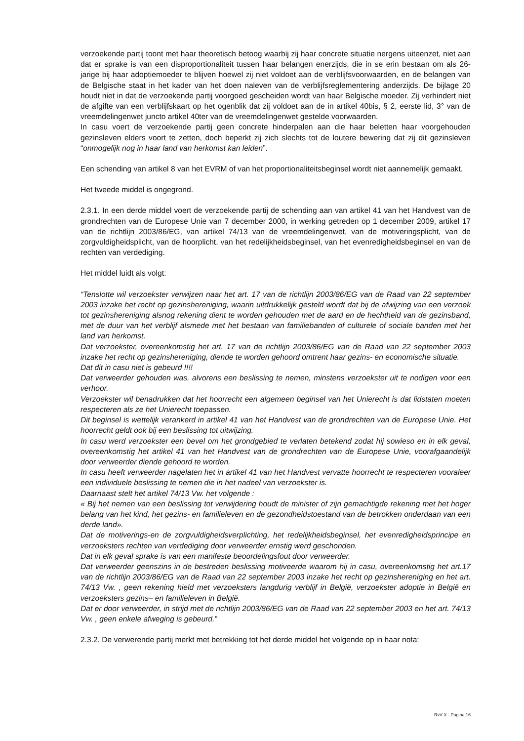verzoekende partij toont met haar theoretisch betoog waarbij zij haar concrete situatie nergens uiteenzet, niet aan dat er sprake is van een disproportionaliteit tussen haar belangen enerzijds, die in se erin bestaan om als 26-jarige bij haar adoptiemoeder te blijven hoewel zij niet voldoet aan de verblijfsvoorwaarden, en de belangen van de Belgische staat in het kader van het doen naleven van de verblijfsreglementering anderzijds. De bijlage 20 houdt niet in dat de verzoekende partij voorgoed gescheiden wordt van haar Belgische moeder. Zij verhindert niet de afgifte van een verblijfskaart op het ogenblik dat zij voldoet aan de in artikel 40bis, § 2, eerste lid, 3° van de vreemdelingenwet juncto artikel 40ter van de vreemdelingenwet gestelde voorwaarden.
In casu voert de verzoekende partij geen concrete hinderpalen aan die haar beletten haar voorgehouden gezinsleven elders voort te zetten, doch beperkt zij zich slechts tot de loutere bewering dat zij dit gezinsleven “onmogelijk nog in haar land van herkomst kan leiden”.
Een schending van artikel 8 van het EVRM of van het proportionaliteitsbeginsel wordt niet aannemelijk gemaakt.
Het tweede middel is ongegrond.
2.3.1. In een derde middel voert de verzoekende partij de schending aan van artikel 41 van het Handvest van de grondrechten van de Europese Unie van 7 december 2000, in werking getreden op 1 december 2009, artikel 17 van de richtlijn 2003/86/EG, van artikel 74/13 van de vreemdelingenwet, van de motiveringsplicht, van de zorgvuldigheidsplicht, van de hoorplicht, van het redelijkheidsbeginsel, van het evenredigheidsbeginsel en van de rechten van verdediging.
Het middel luidt als volgt:
“Tenslotte wil verzoekster verwijzen naar het art. 17 van de richtlijn 2003/86/EG van de Raad van 22 september 2003 inzake het recht op gezinshereniging, waarin uitdrukkelijk gesteld wordt dat bij de afwijzing van een verzoek tot gezinshereniging alsnog rekening dient te worden gehouden met de aard en de hechtheid van de gezinsband, met de duur van het verblijf alsmede met het bestaan van familiebanden of culturele of sociale banden met het land van herkomst.
Dat verzoekster, overeenkomstig het art. 17 van de richtlijn 2003/86/EG van de Raad van 22 september 2003 inzake het recht op gezinshereniging, diende te worden gehoord omtrent haar gezins- en economische situatie.
Dat dit in casu niet is gebeurd !!!!
Dat verweerder gehouden was, alvorens een beslissing te nemen, minstens verzoekster uit te nodigen voor een verhoor.
Verzoekster wil benadrukken dat het hoorrecht een algemeen beginsel van het Unierecht is dat lidstaten moeten respecteren als ze het Unierecht toepassen.
Dit beginsel is wettelijk verankerd in artikel 41 van het Handvest van de grondrechten van de Europese Unie. Het hoorrecht geldt ook bij een beslissing tot uitwijzing.
In casu werd verzoekster een bevel om het grondgebied te verlaten betekend zodat hij sowieso en in elk geval, overeenkomstig het artikel 41 van het Handvest van de grondrechten van de Europese Unie, voorafgaandelijk door verweerder diende gehoord te worden.
In casu heeft verweerder nagelaten het in artikel 41 van het Handvest vervatte hoorrecht te respecteren vooraleer een individuele beslissing te nemen die in het nadeel van verzoekster is.
Daarnaast stelt het artikel 74/13 Vw. het volgende :
« Bij het nemen van een beslissing tot verwijdering houdt de minister of zijn gemachtigde rekening met het hoger belang van het kind, het gezins- en familieleven en de gezondheidstoestand van de betrokken onderdaan van een derde land».
Dat de motiverings-en de zorgvuldigheidsverplichting, het redelijkheidsbeginsel, het evenredigheidsprincipe en verzoeksters rechten van verdediging door verweerder ernstig werd geschonden.
Dat in elk geval sprake is van een manifeste beoordelingsfout door verweerder.
Dat verweerder geenszins in de bestreden beslissing motiveerde waarom hij in casu, overeenkomstig het art.17 van de richtlijn 2003/86/EG van de Raad van 22 september 2003 inzake het recht op gezinshereniging en het art. 74/13 Vw. , geen rekening hield met verzoeksters langdurig verblijf in België, verzoekster adoptie in België en verzoeksters gezins– en familieleven in België.
Dat er door verweerder, in strijd met de richtlijn 2003/86/EG van de Raad van 22 september 2003 en het art. 74/13 Vw. , geen enkele afweging is gebeurd.”
2.3.2. De verwerende partij merkt met betrekking tot het derde middel het volgende op in haar nota:
RvV X - Pagina 16